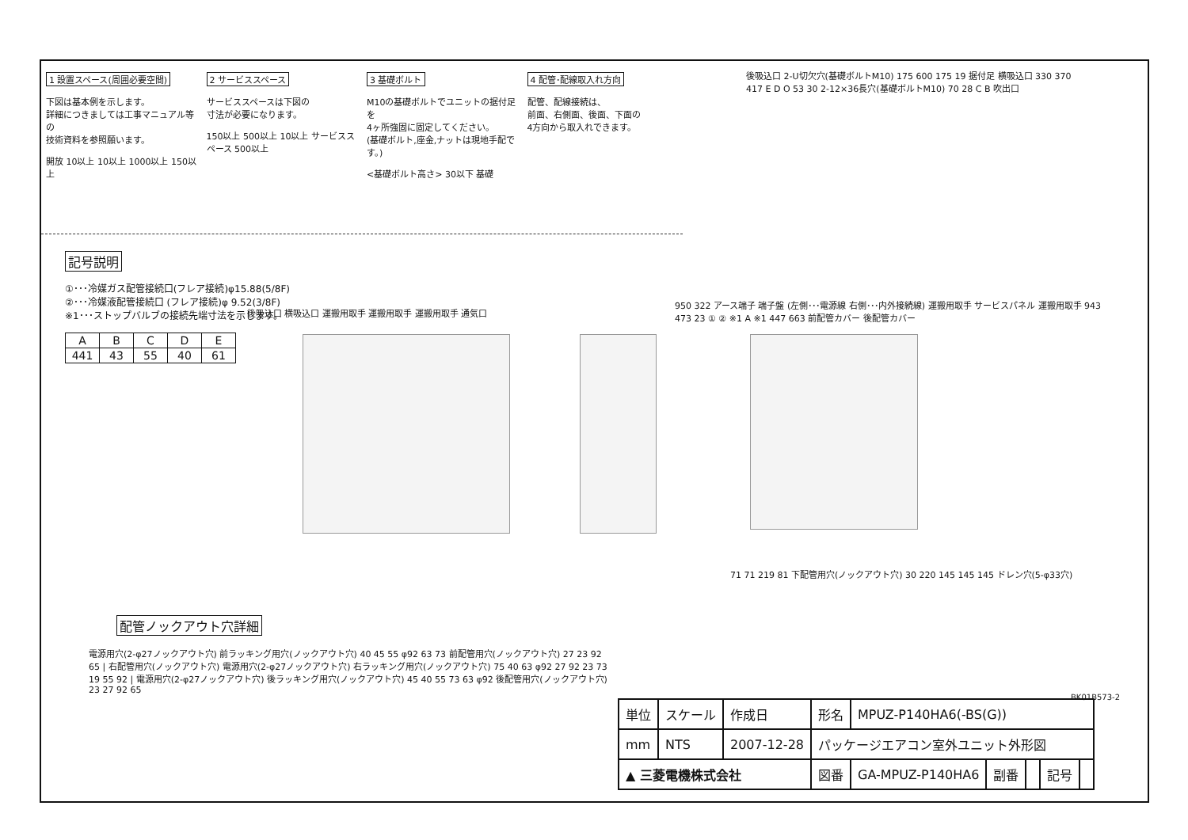1 設置スペース(周囲必要空間)
下図は基本例を示します。
詳細につきましては工事マニュアル等の
技術資料を参照願います。
開放 10以上 10以上 1000以上 150以上
2 サービススペース
サービススペースは下図の
寸法が必要になります。
150以上 500以上 10以上 サービススペース 500以上
3 基礎ボルト
M10の基礎ボルトでユニットの据付足を
4ヶ所強固に固定してください。
(基礎ボルト,座金,ナットは現地手配です。)
<基礎ボルト高さ> 30以下 基礎
4 配管･配線取入れ方向
配管、配線接続は、
前面、右側面、後面、下面の
4方向から取入れできます。
記号説明
①･･･冷媒ガス配管接続口(フレア接続)φ15.88(5/8F)
②･･･冷媒液配管接続口 (フレア接続)φ 9.52(3/8F)
※1･･･ストップバルブの接続先端寸法を示します。
| A | B | C | D | E |
| --- | --- | --- | --- | --- |
| 441 | 43 | 55 | 40 | 61 |
後吸込口 2-U切欠穴(基礎ボルトM10) 175 600 175 19 据付足 横吸込口 330 370 417 E D O 53 30 2-12×36長穴(基礎ボルトM10) 70 28 C B 吹出口
後吸込口 横吸込口 運搬用取手 運搬用取手 運搬用取手 通気口
950 322 アース端子 端子盤 (左側･･･電源線 右側･･･内外接続線) 運搬用取手 サービスパネル 運搬用取手 943 473 23 ① ② ※1 A ※1 447 663 前配管カバー 後配管カバー
71 71 219 81 下配管用穴(ノックアウト穴) 30 220 145 145 145 ドレン穴(5-φ33穴)
BK01B573-2
配管ノックアウト穴詳細
電源用穴(2-φ27ノックアウト穴) 前ラッキング用穴(ノックアウト穴) 40 45 55 φ92 63 73 前配管用穴(ノックアウト穴) 27 23 92 65 | 右配管用穴(ノックアウト穴) 電源用穴(2-φ27ノックアウト穴) 右ラッキング用穴(ノックアウト穴) 75 40 63 φ92 27 92 23 73 19 55 92 | 電源用穴(2-φ27ノックアウト穴) 後ラッキング用穴(ノックアウト穴) 45 40 55 73 63 φ92 後配管用穴(ノックアウト穴) 23 27 92 65
| 単位 | スケール | 作成日 | 形名 | MPUZ-P140HA6(-BS(G)) | | | | |
| mm | NTS | 2007-12-28 | パッケージエアコン室外ユニット外形図 | | | | | |
| ▲ 三菱電機株式会社 | | | 図番 | GA-MPUZ-P140HA6 | 副番 | | 記号 | |